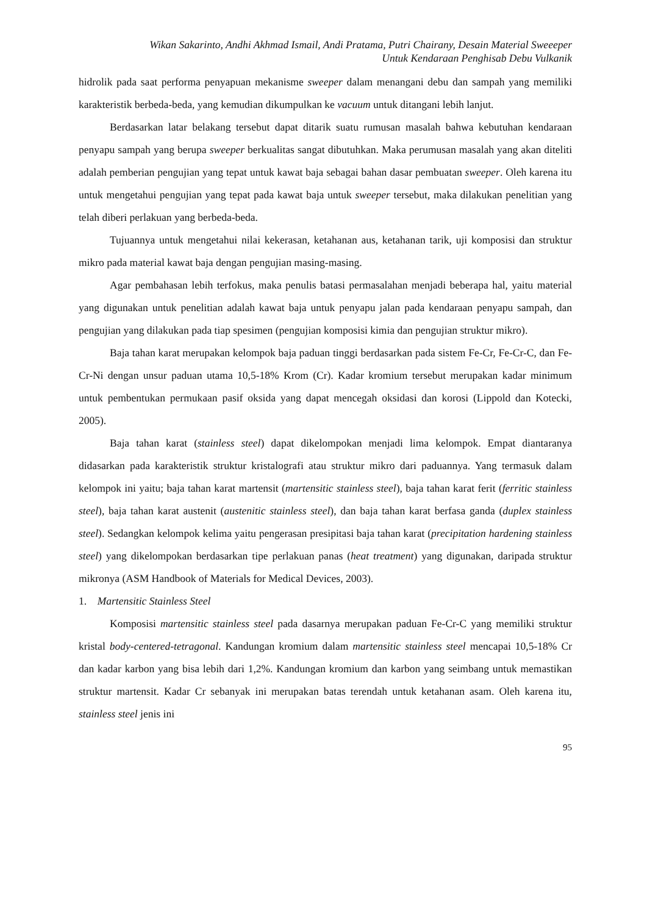Wikan Sakarinto, Andhi Akhmad Ismail, Andi Pratama, Putri Chairany, Desain Material Sweeeper
Untuk Kendaraan Penghisab Debu Vulkanik
hidrolik pada saat performa penyapuan mekanisme sweeper dalam menangani debu dan sampah yang memiliki karakteristik berbeda-beda, yang kemudian dikumpulkan ke vacuum untuk ditangani lebih lanjut.
Berdasarkan latar belakang tersebut dapat ditarik suatu rumusan masalah bahwa kebutuhan kendaraan penyapu sampah yang berupa sweeper berkualitas sangat dibutuhkan. Maka perumusan masalah yang akan diteliti adalah pemberian pengujian yang tepat untuk kawat baja sebagai bahan dasar pembuatan sweeper. Oleh karena itu untuk mengetahui pengujian yang tepat pada kawat baja untuk sweeper tersebut, maka dilakukan penelitian yang telah diberi perlakuan yang berbeda-beda.
Tujuannya untuk mengetahui nilai kekerasan, ketahanan aus, ketahanan tarik, uji komposisi dan struktur mikro pada material kawat baja dengan pengujian masing-masing.
Agar pembahasan lebih terfokus, maka penulis batasi permasalahan menjadi beberapa hal, yaitu material yang digunakan untuk penelitian adalah kawat baja untuk penyapu jalan pada kendaraan penyapu sampah, dan pengujian yang dilakukan pada tiap spesimen (pengujian komposisi kimia dan pengujian struktur mikro).
Baja tahan karat merupakan kelompok baja paduan tinggi berdasarkan pada sistem Fe-Cr, Fe-Cr-C, dan Fe-Cr-Ni dengan unsur paduan utama 10,5-18% Krom (Cr). Kadar kromium tersebut merupakan kadar minimum untuk pembentukan permukaan pasif oksida yang dapat mencegah oksidasi dan korosi (Lippold dan Kotecki, 2005).
Baja tahan karat (stainless steel) dapat dikelompokan menjadi lima kelompok. Empat diantaranya didasarkan pada karakteristik struktur kristalografi atau struktur mikro dari paduannya. Yang termasuk dalam kelompok ini yaitu; baja tahan karat martensit (martensitic stainless steel), baja tahan karat ferit (ferritic stainless steel), baja tahan karat austenit (austenitic stainless steel), dan baja tahan karat berfasa ganda (duplex stainless steel). Sedangkan kelompok kelima yaitu pengerasan presipitasi baja tahan karat (precipitation hardening stainless steel) yang dikelompokan berdasarkan tipe perlakuan panas (heat treatment) yang digunakan, daripada struktur mikronya (ASM Handbook of Materials for Medical Devices, 2003).
1. Martensitic Stainless Steel
Komposisi martensitic stainless steel pada dasarnya merupakan paduan Fe-Cr-C yang memiliki struktur kristal body-centered-tetragonal. Kandungan kromium dalam martensitic stainless steel mencapai 10,5-18% Cr dan kadar karbon yang bisa lebih dari 1,2%. Kandungan kromium dan karbon yang seimbang untuk memastikan struktur martensit. Kadar Cr sebanyak ini merupakan batas terendah untuk ketahanan asam. Oleh karena itu, stainless steel jenis ini
95